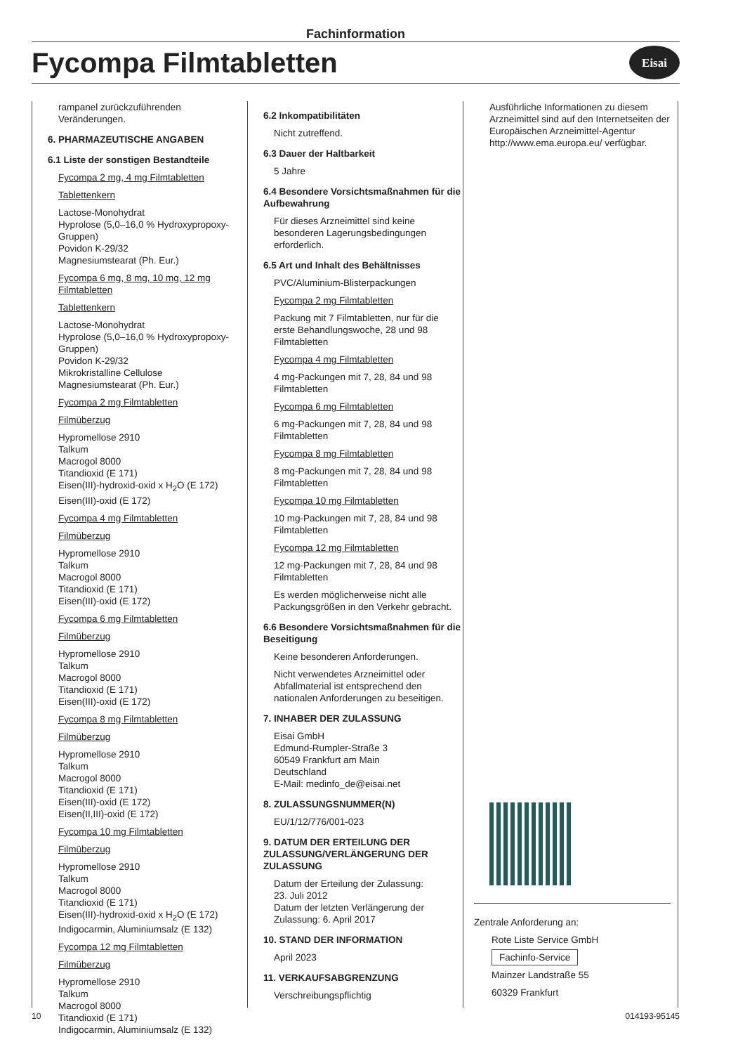Fachinformation
Fycompa Filmtabletten
Eisai
rampanel zurückzuführenden Veränderungen.
6. PHARMAZEUTISCHE ANGABEN
6.1 Liste der sonstigen Bestandteile
Fycompa 2 mg, 4 mg Filmtabletten
Tablettenkern
Lactose-Monohydrat
Hyprolose (5,0–16,0 % Hydroxypropoxy-Gruppen)
Povidon K-29/32
Magnesiumstearat (Ph. Eur.)
Fycompa 6 mg, 8 mg, 10 mg, 12 mg Filmtabletten
Tablettenkern
Lactose-Monohydrat
Hyprolose (5,0–16,0 % Hydroxypropoxy-Gruppen)
Povidon K-29/32
Mikrokristalline Cellulose
Magnesiumstearat (Ph. Eur.)
Fycompa 2 mg Filmtabletten
Filmüberzug
Hypromellose 2910
Talkum
Macrogol 8000
Titandioxid (E 171)
Eisen(III)-hydroxid-oxid x H<sub>2</sub>O (E 172)
Eisen(III)-oxid (E 172)
Fycompa 4 mg Filmtabletten
Filmüberzug
Hypromellose 2910
Talkum
Macrogol 8000
Titandioxid (E 171)
Eisen(III)-oxid (E 172)
Fycompa 6 mg Filmtabletten
Filmüberzug
Hypromellose 2910
Talkum
Macrogol 8000
Titandioxid (E 171)
Eisen(III)-oxid (E 172)
Fycompa 8 mg Filmtabletten
Filmüberzug
Hypromellose 2910
Talkum
Macrogol 8000
Titandioxid (E 171)
Eisen(III)-oxid (E 172)
Eisen(II,III)-oxid (E 172)
Fycompa 10 mg Filmtabletten
Filmüberzug
Hypromellose 2910
Talkum
Macrogol 8000
Titandioxid (E 171)
Eisen(III)-hydroxid-oxid x H<sub>2</sub>O (E 172)
Indigocarmin, Aluminiumsalz (E 132)
Fycompa 12 mg Filmtabletten
Filmüberzug
Hypromellose 2910
Talkum
Macrogol 8000
Titandioxid (E 171)
Indigocarmin, Aluminiumsalz (E 132)
6.2 Inkompatibilitäten
Nicht zutreffend.
6.3 Dauer der Haltbarkeit
5 Jahre
6.4 Besondere Vorsichtsmaßnahmen für die Aufbewahrung
Für dieses Arzneimittel sind keine besonderen Lagerungsbedingungen erforderlich.
6.5 Art und Inhalt des Behältnisses
PVC/Aluminium-Blisterpackungen
Fycompa 2 mg Filmtabletten
Packung mit 7 Filmtabletten, nur für die erste Behandlungswoche, 28 und 98 Filmtabletten
Fycompa 4 mg Filmtabletten
4 mg-Packungen mit 7, 28, 84 und 98 Filmtabletten
Fycompa 6 mg Filmtabletten
6 mg-Packungen mit 7, 28, 84 und 98 Filmtabletten
Fycompa 8 mg Filmtabletten
8 mg-Packungen mit 7, 28, 84 und 98 Filmtabletten
Fycompa 10 mg Filmtabletten
10 mg-Packungen mit 7, 28, 84 und 98 Filmtabletten
Fycompa 12 mg Filmtabletten
12 mg-Packungen mit 7, 28, 84 und 98 Filmtabletten
Es werden möglicherweise nicht alle Packungsgrößen in den Verkehr gebracht.
6.6 Besondere Vorsichtsmaßnahmen für die Beseitigung
Keine besonderen Anforderungen.
Nicht verwendetes Arzneimittel oder Abfallmaterial ist entsprechend den nationalen Anforderungen zu beseitigen.
7. INHABER DER ZULASSUNG
Eisai GmbH
Edmund-Rumpler-Straße 3
60549 Frankfurt am Main
Deutschland
E-Mail: medinfo_de@eisai.net
8. ZULASSUNGSNUMMER(N)
EU/1/12/776/001-023
9. DATUM DER ERTEILUNG DER ZULASSUNG/VERLÄNGERUNG DER ZULASSUNG
Datum der Erteilung der Zulassung:
23. Juli 2012
Datum der letzten Verlängerung der Zulassung: 6. April 2017
10. STAND DER INFORMATION
April 2023
11. VERKAUFSABGRENZUNG
Verschreibungspflichtig
Ausführliche Informationen zu diesem Arzneimittel sind auf den Internetseiten der Europäischen Arzneimittel-Agentur http://www.ema.europa.eu/ verfügbar.
Zentrale Anforderung an:
Rote Liste Service GmbH
Fachinfo-Service
Mainzer Landstraße 55
60329 Frankfurt
10 014193-95145